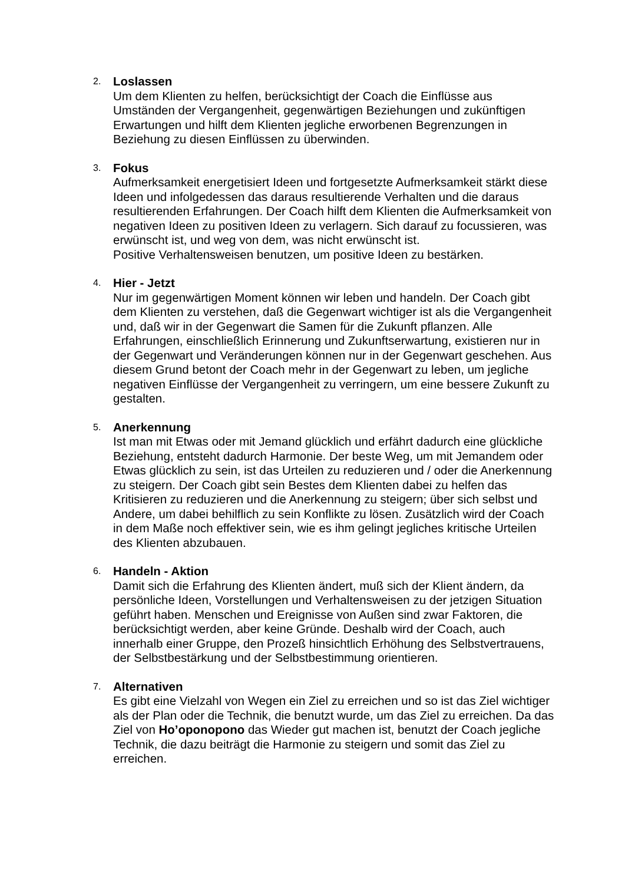2.
Loslassen
Um dem Klienten zu helfen, berücksichtigt der Coach die Einflüsse aus Umständen der Vergangenheit, gegenwärtigen Beziehungen und zukünftigen Erwartungen und hilft dem Klienten jegliche erworbenen Begrenzungen in Beziehung zu diesen Einflüssen zu überwinden.
3.
Fokus
Aufmerksamkeit energetisiert Ideen und fortgesetzte Aufmerksamkeit stärkt diese Ideen und infolgedessen das daraus resultierende Verhalten und die daraus resultierenden Erfahrungen. Der Coach hilft dem Klienten die Aufmerksamkeit von negativen Ideen zu positiven Ideen zu verlagern. Sich darauf zu focussieren, was erwünscht ist, und weg von dem, was nicht erwünscht ist.
Positive Verhaltensweisen benutzen, um positive Ideen zu bestärken.
4.
Hier - Jetzt
Nur im gegenwärtigen Moment können wir leben und handeln. Der Coach gibt dem Klienten zu verstehen, daß die Gegenwart wichtiger ist als die Vergangenheit und, daß wir in der Gegenwart die Samen für die Zukunft pflanzen. Alle Erfahrungen, einschließlich Erinnerung und Zukunftserwartung, existieren nur in der Gegenwart und Veränderungen können nur in der Gegenwart geschehen. Aus diesem Grund betont der Coach mehr in der Gegenwart zu leben, um jegliche negativen Einflüsse der Vergangenheit zu verringern, um eine bessere Zukunft zu gestalten.
5.
Anerkennung
Ist man mit Etwas oder mit Jemand glücklich und erfährt dadurch eine glückliche Beziehung, entsteht dadurch Harmonie. Der beste Weg, um mit Jemandem oder Etwas glücklich zu sein, ist das Urteilen zu reduzieren und / oder die Anerkennung zu steigern. Der Coach gibt sein Bestes dem Klienten dabei zu helfen das Kritisieren zu reduzieren und die Anerkennung zu steigern; über sich selbst und Andere, um dabei behilflich zu sein Konflikte zu lösen. Zusätzlich wird der Coach in dem Maße noch effektiver sein, wie es ihm gelingt jegliches kritische Urteilen des Klienten abzubauen.
6.
Handeln - Aktion
Damit sich die Erfahrung des Klienten ändert, muß sich der Klient ändern, da persönliche Ideen, Vorstellungen und Verhaltensweisen zu der jetzigen Situation geführt haben. Menschen und Ereignisse von Außen sind zwar Faktoren, die berücksichtigt werden, aber keine Gründe. Deshalb wird der Coach, auch innerhalb einer Gruppe, den Prozeß hinsichtlich Erhöhung des Selbstvertrauens, der Selbstbestärkung und der Selbstbestimmung orientieren.
7.
Alternativen
Es gibt eine Vielzahl von Wegen ein Ziel zu erreichen und so ist das Ziel wichtiger als der Plan oder die Technik, die benutzt wurde, um das Ziel zu erreichen. Da das Ziel von Ho’oponopono das Wieder gut machen ist, benutzt der Coach jegliche Technik, die dazu beiträgt die Harmonie zu steigern und somit das Ziel zu erreichen.